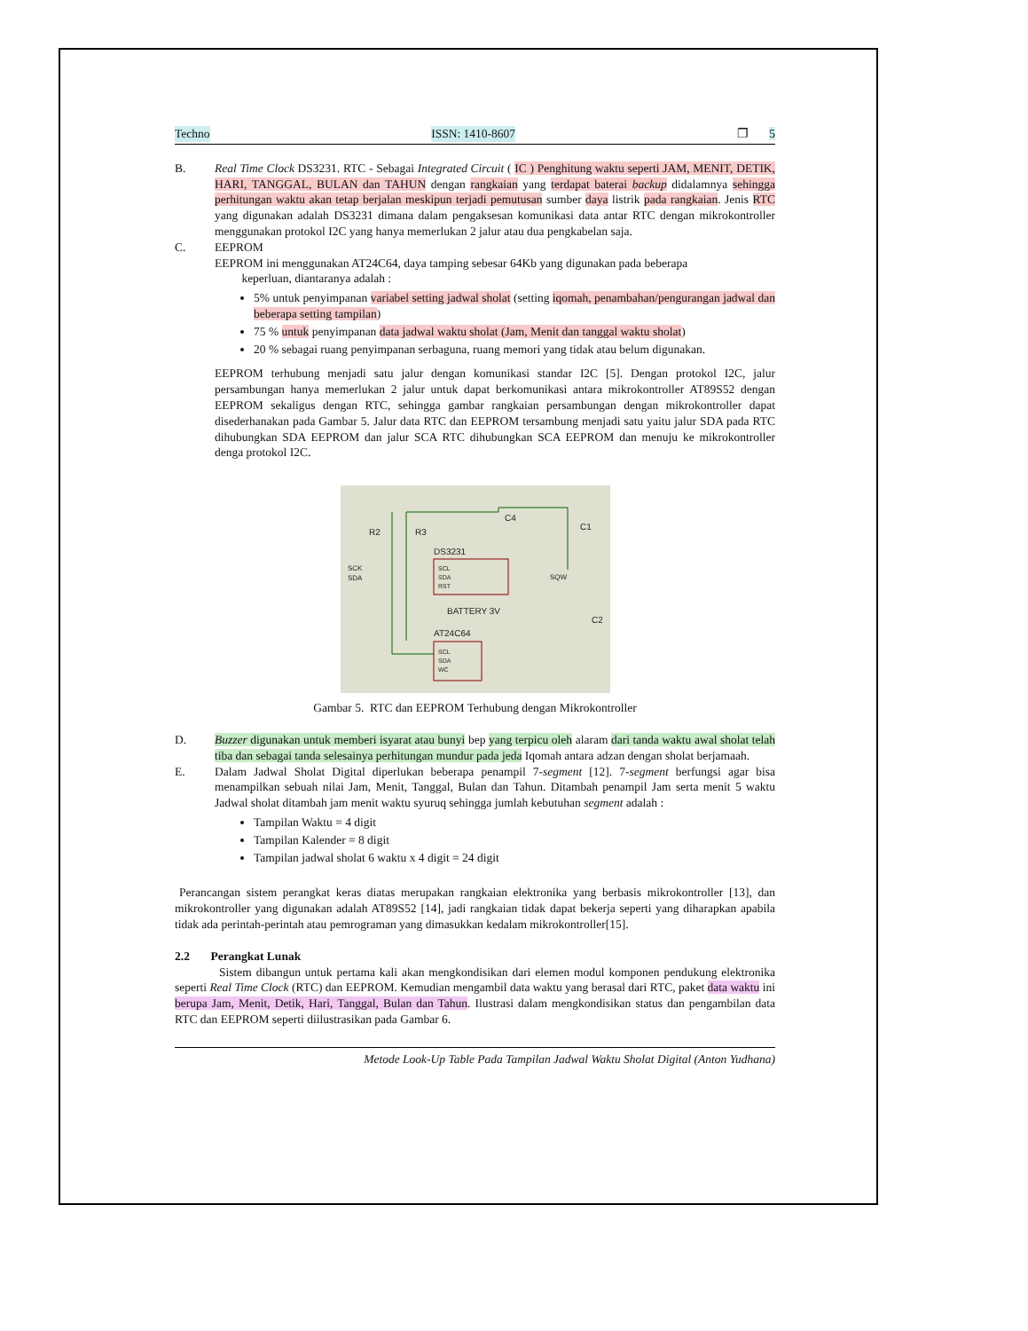Techno ISSN: 1410-8607 ❐ 5
B. Real Time Clock DS3231. RTC - Sebagai Integrated Circuit ( IC ) Penghitung waktu seperti JAM, MENIT, DETIK, HARI, TANGGAL, BULAN dan TAHUN dengan rangkaian yang terdapat baterai backup didalamnya sehingga perhitungan waktu akan tetap berjalan meskipun terjadi pemutusan sumber daya listrik pada rangkaian. Jenis RTC yang digunakan adalah DS3231 dimana dalam pengaksesan komunikasi data antar RTC dengan mikrokontroller menggunakan protokol I2C yang hanya memerlukan 2 jalur atau dua pengkabelan saja.
C. EEPROM
EEPROM ini menggunakan AT24C64, daya tamping sebesar 64Kb yang digunakan pada beberapa
keperluan, diantaranya adalah :
5% untuk penyimpanan variabel setting jadwal sholat (setting iqomah, penambahan/pengurangan jadwal dan beberapa setting tampilan)
75 % untuk penyimpanan data jadwal waktu sholat (Jam, Menit dan tanggal waktu sholat)
20 % sebagai ruang penyimpanan serbaguna, ruang memori yang tidak atau belum digunakan.
EEPROM terhubung menjadi satu jalur dengan komunikasi standar I2C [5]. Dengan protokol I2C, jalur persambungan hanya memerlukan 2 jalur untuk dapat berkomunikasi antara mikrokontroller AT89S52 dengan EEPROM sekaligus dengan RTC, sehingga gambar rangkaian persambungan dengan mikrokontroller dapat disederhanakan pada Gambar 5. Jalur data RTC dan EEPROM tersambung menjadi satu yaitu jalur SDA pada RTC dihubungkan SDA EEPROM dan jalur SCA RTC dihubungkan SCA EEPROM dan menuju ke mikrokontroller denga protokol I2C.
DS3231
AT24C64
BATTERY 3V
R2
R3
C4
C1
C2
SCK
SDA
SQW
SCL
SDA
RST
SCL
SDA
WC
Gambar 5. RTC dan EEPROM Terhubung dengan Mikrokontroller
D. Buzzer digunakan untuk memberi isyarat atau bunyi bep yang terpicu oleh alaram dari tanda waktu awal sholat telah tiba dan sebagai tanda selesainya perhitungan mundur pada jeda Iqomah antara adzan dengan sholat berjamaah.
E. Dalam Jadwal Sholat Digital diperlukan beberapa penampil 7-segment [12]. 7-segment berfungsi agar bisa menampilkan sebuah nilai Jam, Menit, Tanggal, Bulan dan Tahun. Ditambah penampil Jam serta menit 5 waktu Jadwal sholat ditambah jam menit waktu syuruq sehingga jumlah kebutuhan segment adalah :
Tampilan Waktu = 4 digit
Tampilan Kalender = 8 digit
Tampilan jadwal sholat 6 waktu x 4 digit = 24 digit
Perancangan sistem perangkat keras diatas merupakan rangkaian elektronika yang berbasis mikrokontroller [13], dan mikrokontroller yang digunakan adalah AT89S52 [14], jadi rangkaian tidak dapat bekerja seperti yang diharapkan apabila tidak ada perintah-perintah atau pemrograman yang dimasukkan kedalam mikrokontroller[15].
2.2 Perangkat Lunak
Sistem dibangun untuk pertama kali akan mengkondisikan dari elemen modul komponen pendukung elektronika seperti Real Time Clock (RTC) dan EEPROM. Kemudian mengambil data waktu yang berasal dari RTC, paket data waktu ini berupa Jam, Menit, Detik, Hari, Tanggal, Bulan dan Tahun. Ilustrasi dalam mengkondisikan status dan pengambilan data RTC dan EEPROM seperti diilustrasikan pada Gambar 6.
Metode Look-Up Table Pada Tampilan Jadwal Waktu Sholat Digital (Anton Yudhana)